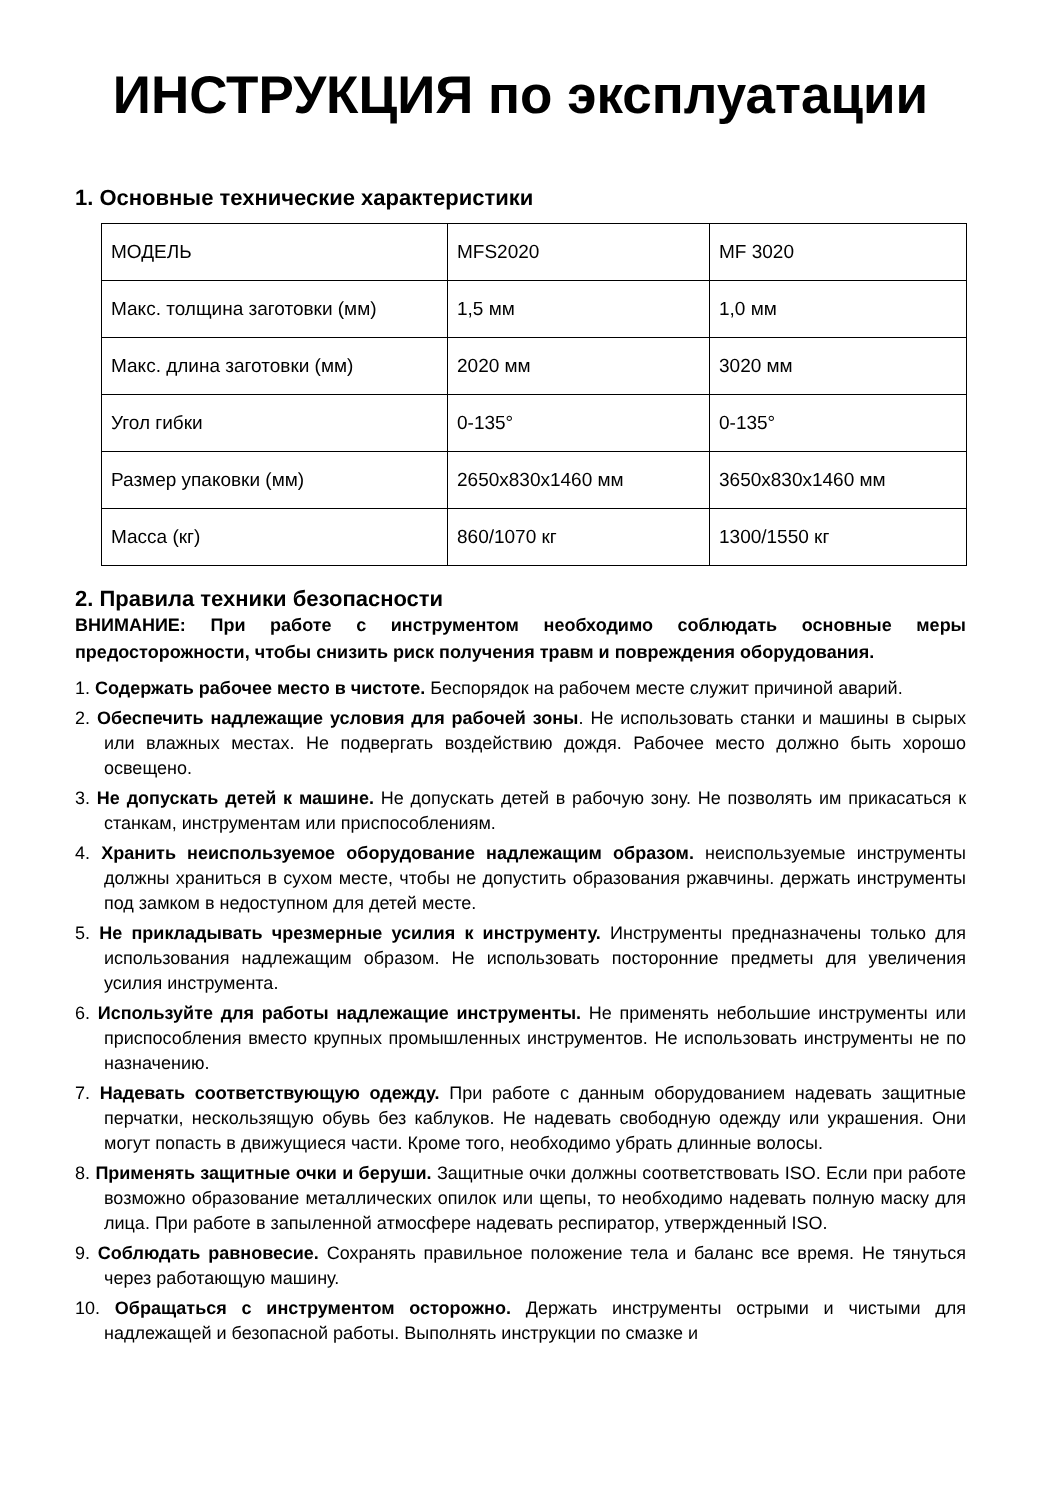ИНСТРУКЦИЯ по эксплуатации
1. Основные технические характеристики
| МОДЕЛЬ | MFS2020 | MF 3020 |
| Макс. толщина заготовки (мм) | 1,5 мм | 1,0 мм |
| Макс. длина заготовки (мм) | 2020 мм | 3020 мм |
| Угол гибки | 0-135° | 0-135° |
| Размер упаковки (мм) | 2650x830x1460 мм | 3650x830x1460 мм |
| Масса (кг) | 860/1070 кг | 1300/1550 кг |
2. Правила техники безопасности
ВНИМАНИЕ: При работе с инструментом необходимо соблюдать основные меры предосторожности, чтобы снизить риск получения травм и повреждения оборудования.
1. Содержать рабочее место в чистоте. Беспорядок на рабочем месте служит причиной аварий.
2. Обеспечить надлежащие условия для рабочей зоны. Не использовать станки и машины в сырых или влажных местах. Не подвергать воздействию дождя. Рабочее место должно быть хорошо освещено.
3. Не допускать детей к машине. Не допускать детей в рабочую зону. Не позволять им прикасаться к станкам, инструментам или приспособлениям.
4. Хранить неиспользуемое оборудование надлежащим образом. неиспользуемые инструменты должны храниться в сухом месте, чтобы не допустить образования ржавчины. держать инструменты под замком в недоступном для детей месте.
5. Не прикладывать чрезмерные усилия к инструменту. Инструменты предназначены только для использования надлежащим образом. Не использовать посторонние предметы для увеличения усилия инструмента.
6. Используйте для работы надлежащие инструменты. Не применять небольшие инструменты или приспособления вместо крупных промышленных инструментов. Не использовать инструменты не по назначению.
7. Надевать соответствующую одежду. При работе с данным оборудованием надевать защитные перчатки, нескользящую обувь без каблуков. Не надевать свободную одежду или украшения. Они могут попасть в движущиеся части. Кроме того, необходимо убрать длинные волосы.
8. Применять защитные очки и беруши. Защитные очки должны соответствовать ISO. Если при работе возможно образование металлических опилок или щепы, то необходимо надевать полную маску для лица. При работе в запыленной атмосфере надевать респиратор, утвержденный ISO.
9. Соблюдать равновесие. Сохранять правильное положение тела и баланс все время. Не тянуться через работающую машину.
10. Обращаться с инструментом осторожно. Держать инструменты острыми и чистыми для надлежащей и безопасной работы. Выполнять инструкции по смазке и